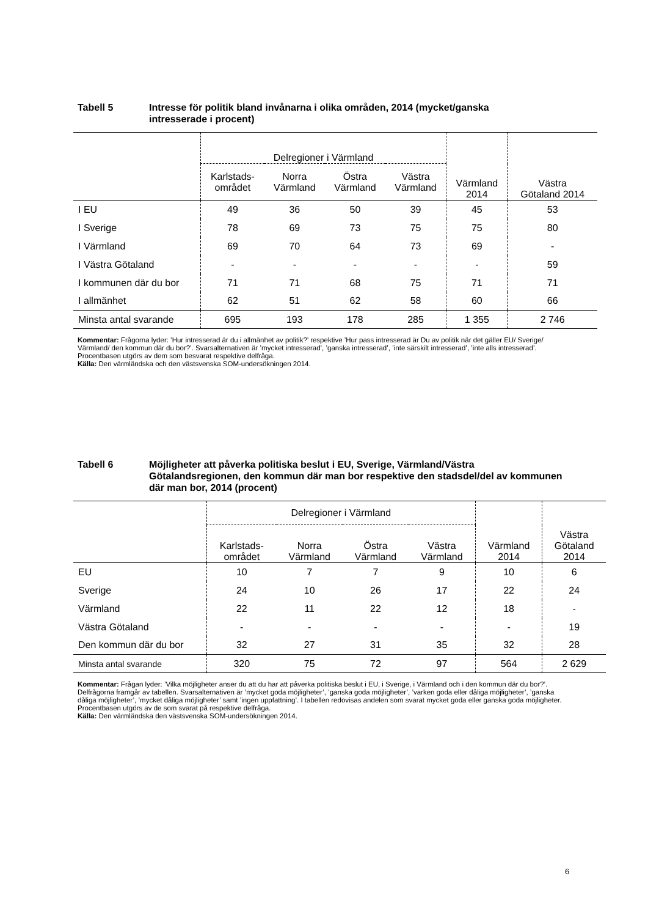Tabell 5 Intresse för politik bland invånarna i olika områden, 2014 (mycket/ganska intresserade i procent)
| | Delregioner i Värmland | | | | Värmland 2014 | Västra Götaland 2014 |
| --- | --- | --- | --- | --- | --- | --- |
| | Karlstads- området | Norra Värmland | Östra Värmland | Västra Värmland | | |
| I EU | 49 | 36 | 50 | 39 | 45 | 53 |
| I Sverige | 78 | 69 | 73 | 75 | 75 | 80 |
| I Värmland | 69 | 70 | 64 | 73 | 69 | - |
| I Västra Götaland | - | - | - | - | - | 59 |
| I kommunen där du bor | 71 | 71 | 68 | 75 | 71 | 71 |
| I allmänhet | 62 | 51 | 62 | 58 | 60 | 66 |
| Minsta antal svarande | 695 | 193 | 178 | 285 | 1 355 | 2 746 |
Kommentar: Frågorna lyder: ’Hur intresserad är du i allmänhet av politik?’ respektive ’Hur pass intresserad är Du av politik när det gäller EU/ Sverige/ Värmland/ den kommun där du bor?’. Svarsalternativen är ’mycket intresserad’, ’ganska intresserad’, ’inte särskilt intresserad’, ’inte alls intresserad’. Procentbasen utgörs av dem som besvarat respektive delfråga.
Källa: Den värmländska och den västsvenska SOM-undersökningen 2014.
Tabell 6 Möjligheter att påverka politiska beslut i EU, Sverige, Värmland/Västra Götalandsregionen, den kommun där man bor respektive den stadsdel/del av kommunen där man bor, 2014 (procent)
| | Delregioner i Värmland | | | | Värmland 2014 | Västra Götaland 2014 |
| --- | --- | --- | --- | --- | --- | --- |
| | Karlstads- området | Norra Värmland | Östra Värmland | Västra Värmland | | |
| EU | 10 | 7 | 7 | 9 | 10 | 6 |
| Sverige | 24 | 10 | 26 | 17 | 22 | 24 |
| Värmland | 22 | 11 | 22 | 12 | 18 | - |
| Västra Götaland | - | - | - | - | - | 19 |
| Den kommun där du bor | 32 | 27 | 31 | 35 | 32 | 28 |
| Minsta antal svarande | 320 | 75 | 72 | 97 | 564 | 2 629 |
Kommentar: Frågan lyder: ’Vilka möjligheter anser du att du har att påverka politiska beslut i EU, i Sverige, i Värmland och i den kommun där du bor?’. Delfrågorna framgår av tabellen. Svarsalternativen är ’mycket goda möjligheter’, ’ganska goda möjligheter’, ’varken goda eller dåliga möjligheter’, ’ganska dåliga möjligheter’, ’mycket dåliga möjligheter’ samt ’ingen uppfattning’. I tabellen redovisas andelen som svarat mycket goda eller ganska goda möjligheter. Procentbasen utgörs av de som svarat på respektive delfråga.
Källa: Den värmländska den västsvenska SOM-undersökningen 2014.
6